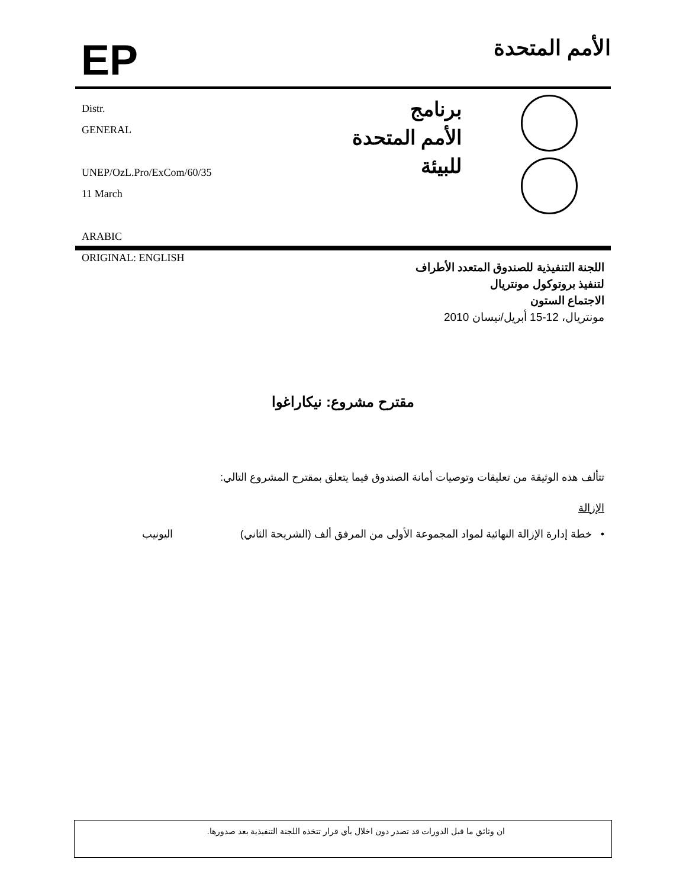EP
الأمم المتحدة
Distr.
GENERAL
UNEP/OzL.Pro/ExCom/60/35
11 March
ARABIC
ORIGINAL: ENGLISH
برنامج
الأمم المتحدة
للبيئة
اللجنة التنفيذية للصندوق المتعدد الأطراف
لتنفيذ بروتوكول مونتريال
الاجتماع الستون
مونتريال، 12-15 أبريل/نيسان 2010
مقترح مشروع: نيكاراغوا
تتألف هذه الوثيقة من تعليقات وتوصيات أمانة الصندوق فيما يتعلق بمقترح المشروع التالي:
الإزالة
• خطة إدارة الإزالة النهائية لمواد المجموعة الأولى من المرفق ألف (الشريحة الثاني) اليونيب
ان وثائق ما قبل الدورات قد تصدر دون اخلال بأي قرار تتخذه اللجنة التنفيذية بعد صدورها.